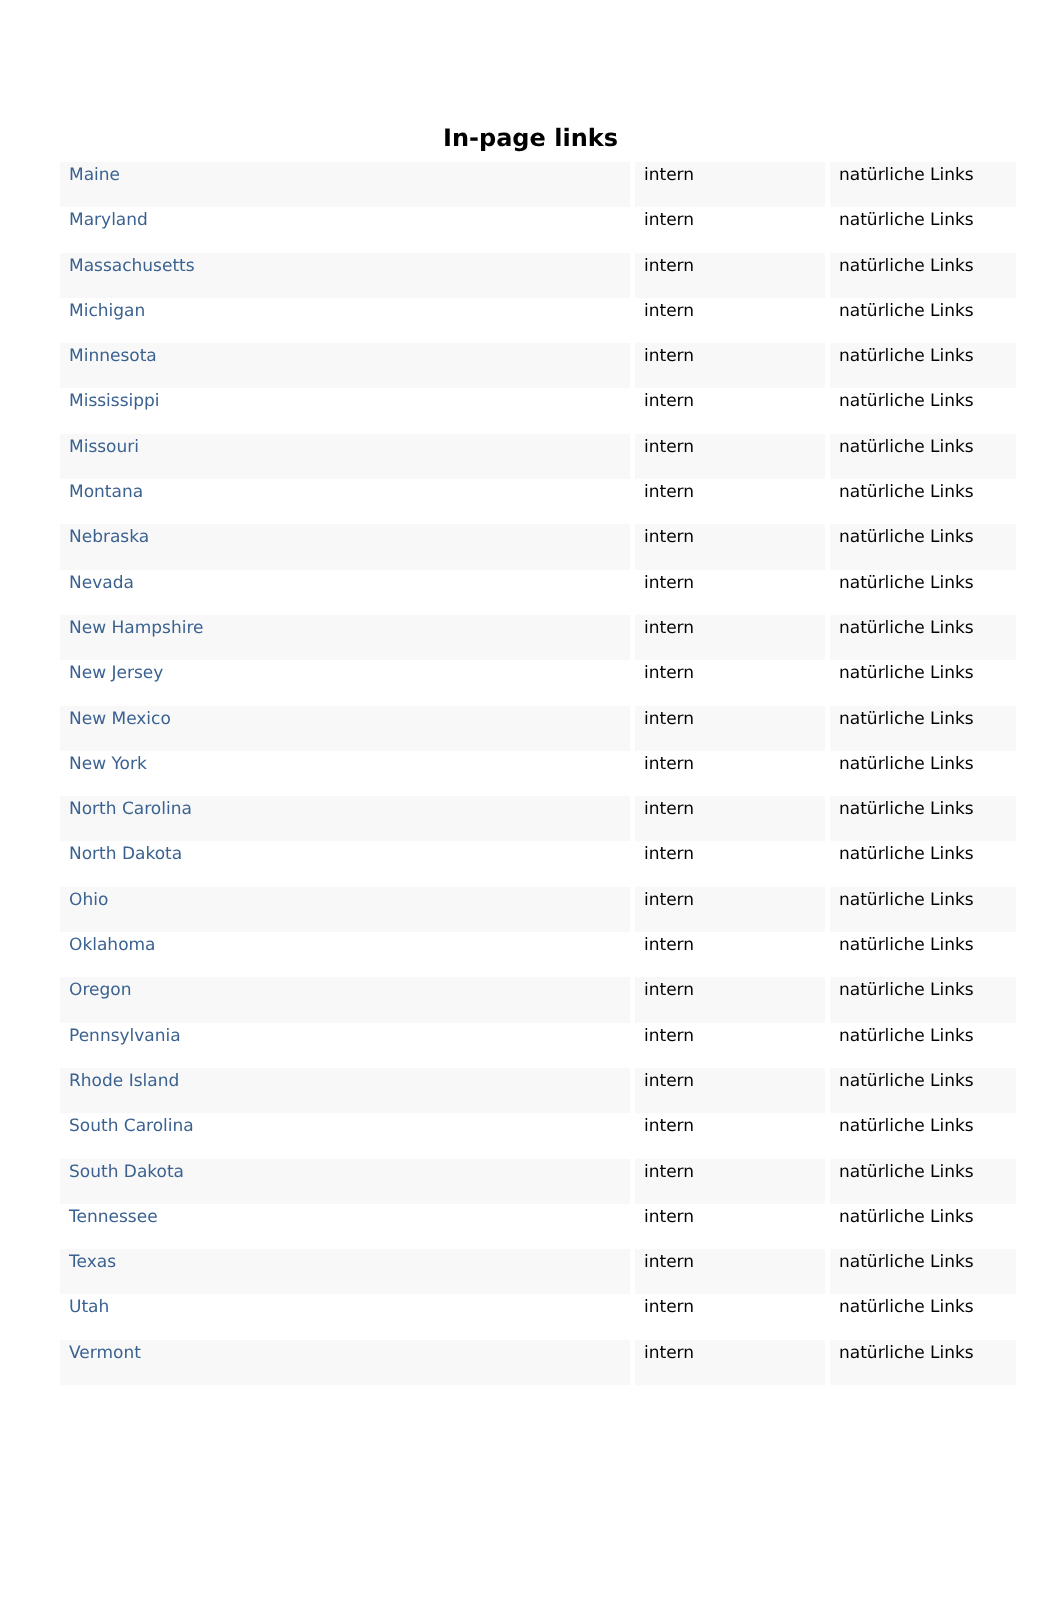In-page links
| Maine | intern | natürliche Links |
| Maryland | intern | natürliche Links |
| Massachusetts | intern | natürliche Links |
| Michigan | intern | natürliche Links |
| Minnesota | intern | natürliche Links |
| Mississippi | intern | natürliche Links |
| Missouri | intern | natürliche Links |
| Montana | intern | natürliche Links |
| Nebraska | intern | natürliche Links |
| Nevada | intern | natürliche Links |
| New Hampshire | intern | natürliche Links |
| New Jersey | intern | natürliche Links |
| New Mexico | intern | natürliche Links |
| New York | intern | natürliche Links |
| North Carolina | intern | natürliche Links |
| North Dakota | intern | natürliche Links |
| Ohio | intern | natürliche Links |
| Oklahoma | intern | natürliche Links |
| Oregon | intern | natürliche Links |
| Pennsylvania | intern | natürliche Links |
| Rhode Island | intern | natürliche Links |
| South Carolina | intern | natürliche Links |
| South Dakota | intern | natürliche Links |
| Tennessee | intern | natürliche Links |
| Texas | intern | natürliche Links |
| Utah | intern | natürliche Links |
| Vermont | intern | natürliche Links |